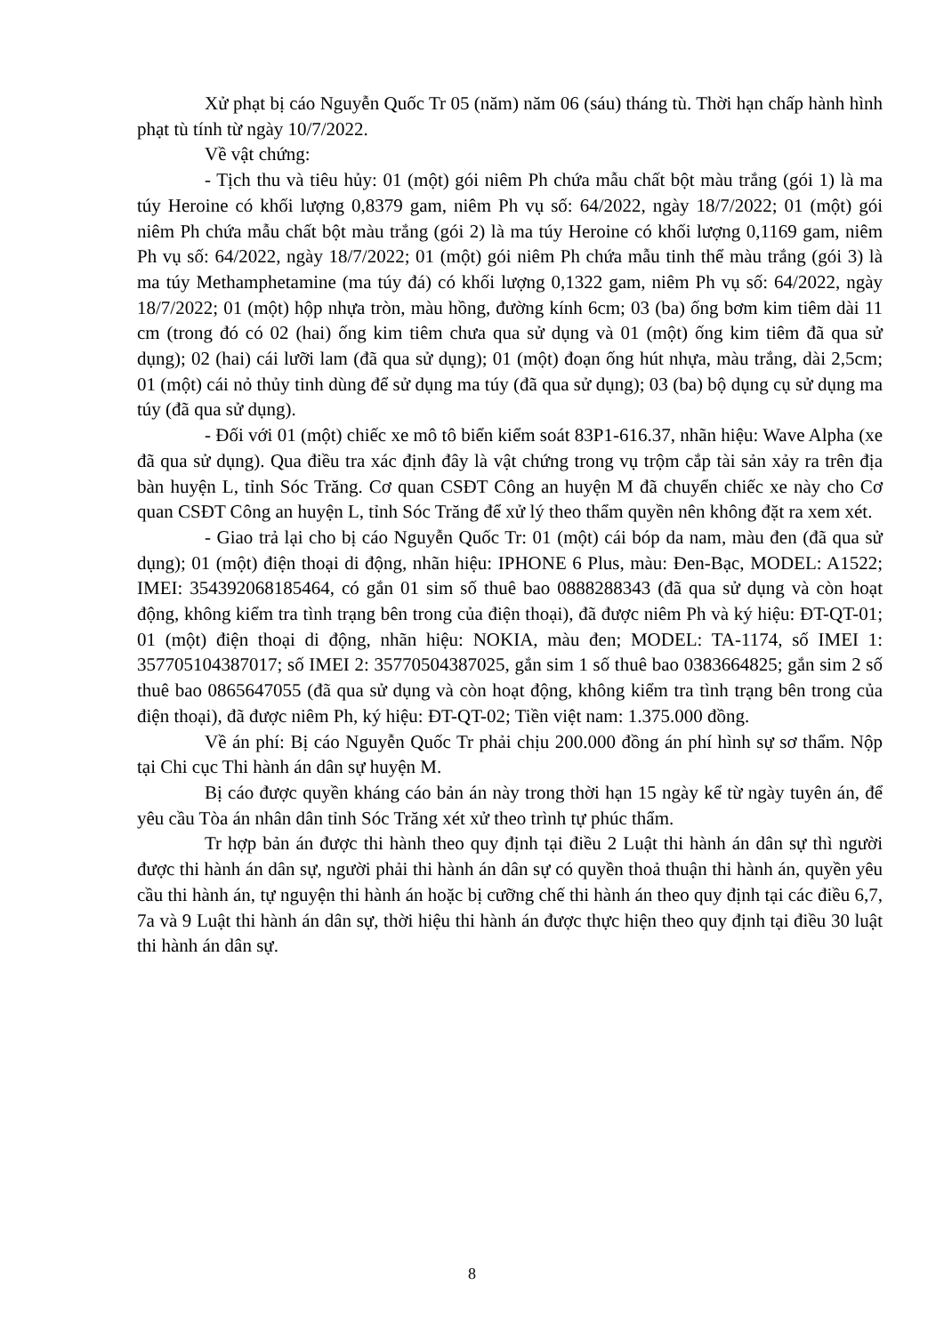Xử phạt bị cáo Nguyễn Quốc Tr 05 (năm) năm 06 (sáu) tháng tù. Thời hạn chấp hành hình phạt tù tính từ ngày 10/7/2022.
Về vật chứng:
- Tịch thu và tiêu hủy: 01 (một) gói niêm Ph chứa mẫu chất bột màu trắng (gói 1) là ma túy Heroine có khối lượng 0,8379 gam, niêm Ph vụ số: 64/2022, ngày 18/7/2022; 01 (một) gói niêm Ph chứa mẫu chất bột màu trắng (gói 2) là ma túy Heroine có khối lượng 0,1169 gam, niêm Ph vụ số: 64/2022, ngày 18/7/2022; 01 (một) gói niêm Ph chứa mẫu tinh thể màu trắng (gói 3) là ma túy Methamphetamine (ma túy đá) có khối lượng 0,1322 gam, niêm Ph vụ số: 64/2022, ngày 18/7/2022; 01 (một) hộp nhựa tròn, màu hồng, đường kính 6cm; 03 (ba) ống bơm kim tiêm dài 11 cm (trong đó có 02 (hai) ống kim tiêm chưa qua sử dụng và 01 (một) ống kim tiêm đã qua sử dụng); 02 (hai) cái lưỡi lam (đã qua sử dụng); 01 (một) đoạn ống hút nhựa, màu trắng, dài 2,5cm; 01 (một) cái nỏ thủy tinh dùng để sử dụng ma túy (đã qua sử dụng); 03 (ba) bộ dụng cụ sử dụng ma túy (đã qua sử dụng).
- Đối với 01 (một) chiếc xe mô tô biển kiểm soát 83P1-616.37, nhãn hiệu: Wave Alpha (xe đã qua sử dụng). Qua điều tra xác định đây là vật chứng trong vụ trộm cắp tài sản xảy ra trên địa bàn huyện L, tỉnh Sóc Trăng. Cơ quan CSĐT Công an huyện M đã chuyển chiếc xe này cho Cơ quan CSĐT Công an huyện L, tỉnh Sóc Trăng để xử lý theo thẩm quyền nên không đặt ra xem xét.
- Giao trả lại cho bị cáo Nguyễn Quốc Tr: 01 (một) cái bóp da nam, màu đen (đã qua sử dụng); 01 (một) điện thoại di động, nhãn hiệu: IPHONE 6 Plus, màu: Đen-Bạc, MODEL: A1522; IMEI: 354392068185464, có gắn 01 sim số thuê bao 0888288343 (đã qua sử dụng và còn hoạt động, không kiểm tra tình trạng bên trong của điện thoại), đã được niêm Ph và ký hiệu: ĐT-QT-01; 01 (một) điện thoại di động, nhãn hiệu: NOKIA, màu đen; MODEL: TA-1174, số IMEI 1: 357705104387017; số IMEI 2: 35770504387025, gắn sim 1 số thuê bao 0383664825; gắn sim 2 số thuê bao 0865647055 (đã qua sử dụng và còn hoạt động, không kiểm tra tình trạng bên trong của điện thoại), đã được niêm Ph, ký hiệu: ĐT-QT-02; Tiền việt nam: 1.375.000 đồng.
Về án phí: Bị cáo Nguyễn Quốc Tr phải chịu 200.000 đồng án phí hình sự sơ thẩm. Nộp tại Chi cục Thi hành án dân sự huyện M.
Bị cáo được quyền kháng cáo bản án này trong thời hạn 15 ngày kể từ ngày tuyên án, để yêu cầu Tòa án nhân dân tỉnh Sóc Trăng xét xử theo trình tự phúc thẩm.
Tr hợp bản án được thi hành theo quy định tại điều 2 Luật thi hành án dân sự thì người được thi hành án dân sự, người phải thi hành án dân sự có quyền thoả thuận thi hành án, quyền yêu cầu thi hành án, tự nguyện thi hành án hoặc bị cưỡng chế thi hành án theo quy định tại các điều 6,7, 7a và 9 Luật thi hành án dân sự, thời hiệu thi hành án được thực hiện theo quy định tại điều 30 luật thi hành án dân sự.
8